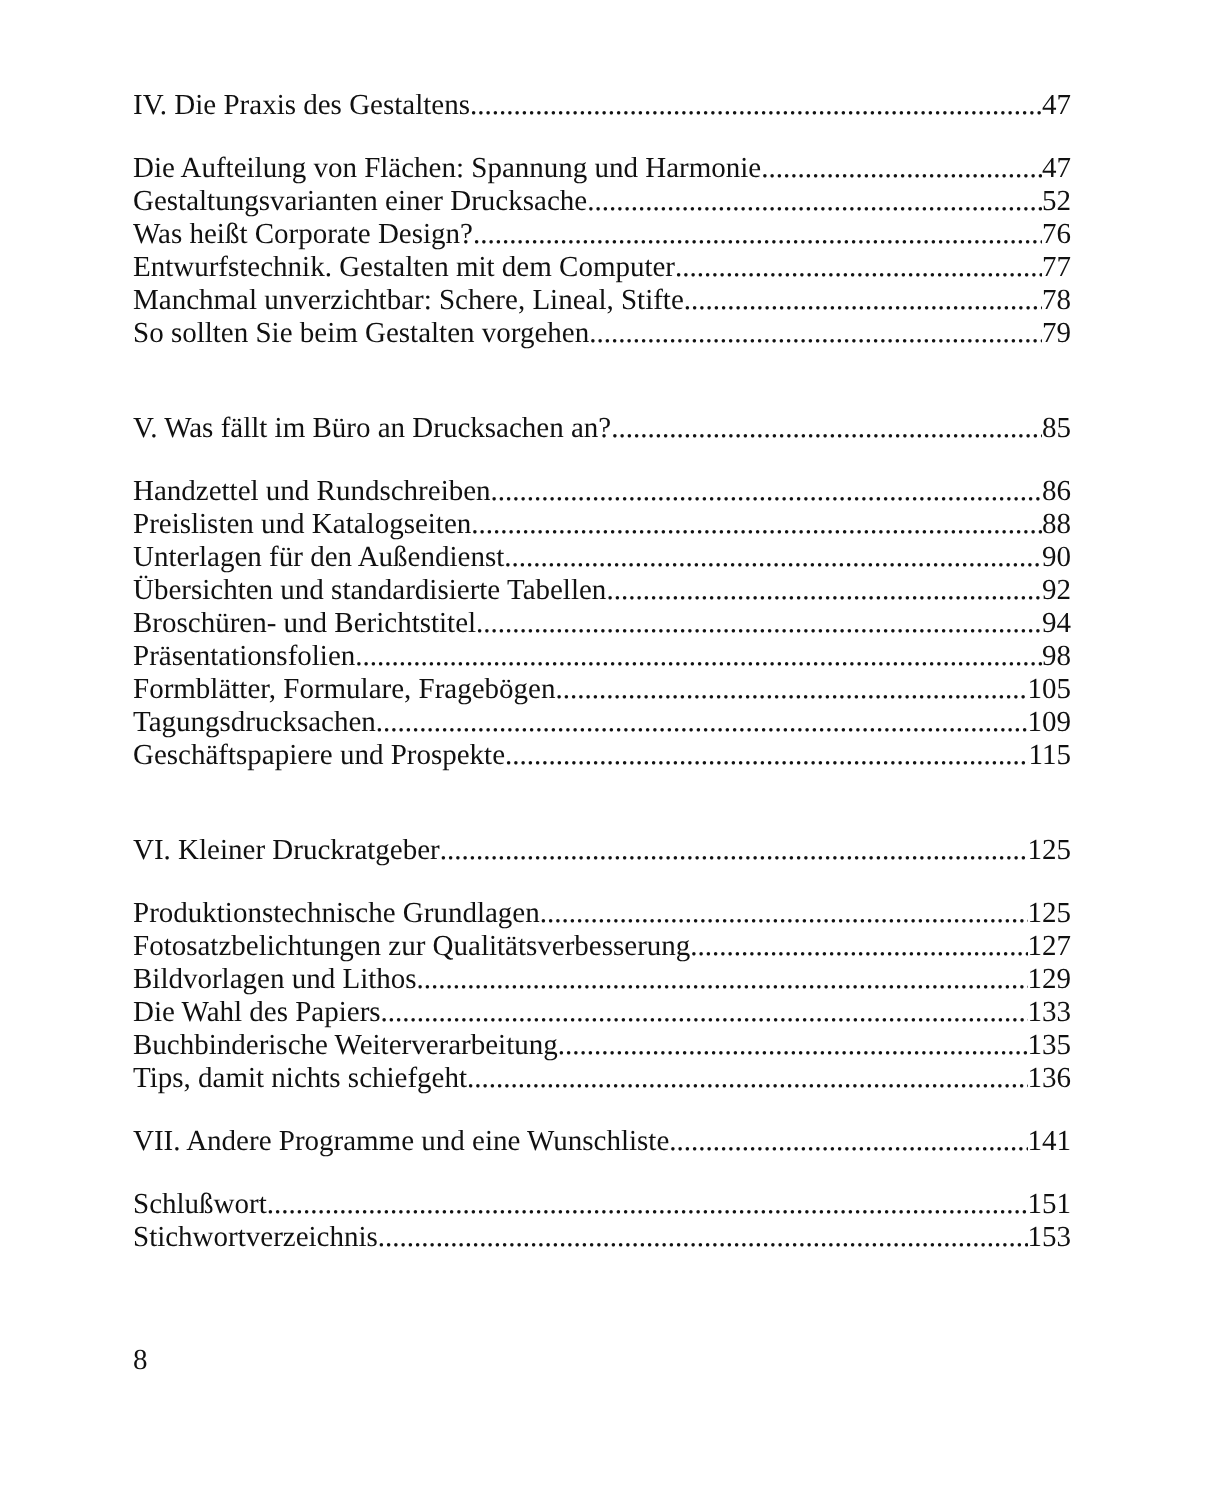IV. Die Praxis des Gestaltens 47
Die Aufteilung von Flächen: Spannung und Harmonie 47
Gestaltungsvarianten einer Drucksache 52
Was heißt Corporate Design? 76
Entwurfstechnik. Gestalten mit dem Computer 77
Manchmal unverzichtbar: Schere, Lineal, Stifte 78
So sollten Sie beim Gestalten vorgehen 79
V. Was fällt im Büro an Drucksachen an? 85
Handzettel und Rundschreiben 86
Preislisten und Katalogseiten 88
Unterlagen für den Außendienst 90
Übersichten und standardisierte Tabellen 92
Broschüren- und Berichtstitel 94
Präsentationsfolien 98
Formblätter, Formulare, Fragebögen 105
Tagungsdrucksachen 109
Geschäftspapiere und Prospekte 115
VI. Kleiner Druckratgeber 125
Produktionstechnische Grundlagen 125
Fotosatzbelichtungen zur Qualitätsverbesserung 127
Bildvorlagen und Lithos 129
Die Wahl des Papiers 133
Buchbinderische Weiterverarbeitung 135
Tips, damit nichts schiefgeht 136
VII. Andere Programme und eine Wunschliste 141
Schlußwort 151
Stichwortverzeichnis 153
8